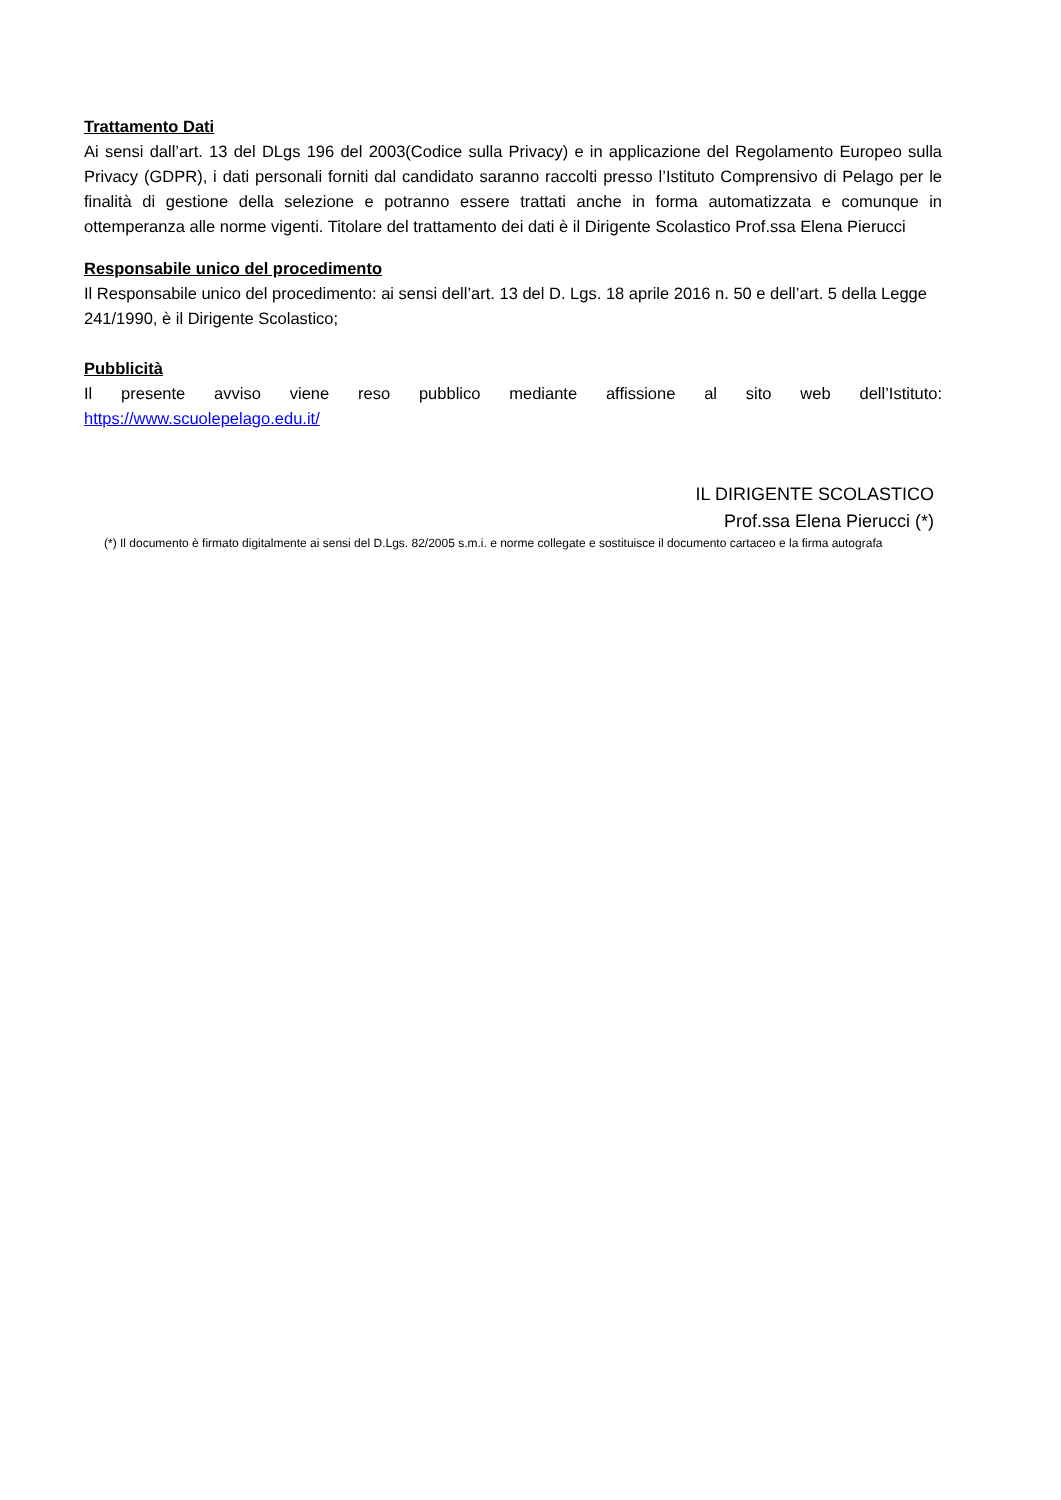Trattamento Dati
Ai sensi dall’art. 13 del DLgs 196 del 2003(Codice sulla Privacy) e in applicazione del Regolamento Europeo sulla Privacy (GDPR), i dati personali forniti dal candidato saranno raccolti presso l’Istituto Comprensivo di Pelago per le finalità di gestione della selezione e potranno essere trattati anche in forma automatizzata e comunque in ottemperanza alle norme vigenti. Titolare del trattamento dei dati è il Dirigente Scolastico Prof.ssa Elena Pierucci
Responsabile unico del procedimento
Il Responsabile unico del procedimento: ai sensi dell’art. 13 del D. Lgs. 18 aprile 2016 n. 50 e dell’art. 5 della Legge 241/1990, è il Dirigente Scolastico;
Pubblicità
Il presente avviso viene reso pubblico mediante affissione al sito web dell’Istituto:
https://www.scuolepelago.edu.it/
IL DIRIGENTE SCOLASTICO
Prof.ssa Elena Pierucci (*)
(*) Il documento è firmato digitalmente ai sensi del D.Lgs. 82/2005 s.m.i. e norme collegate e sostituisce il documento cartaceo e la firma autografa